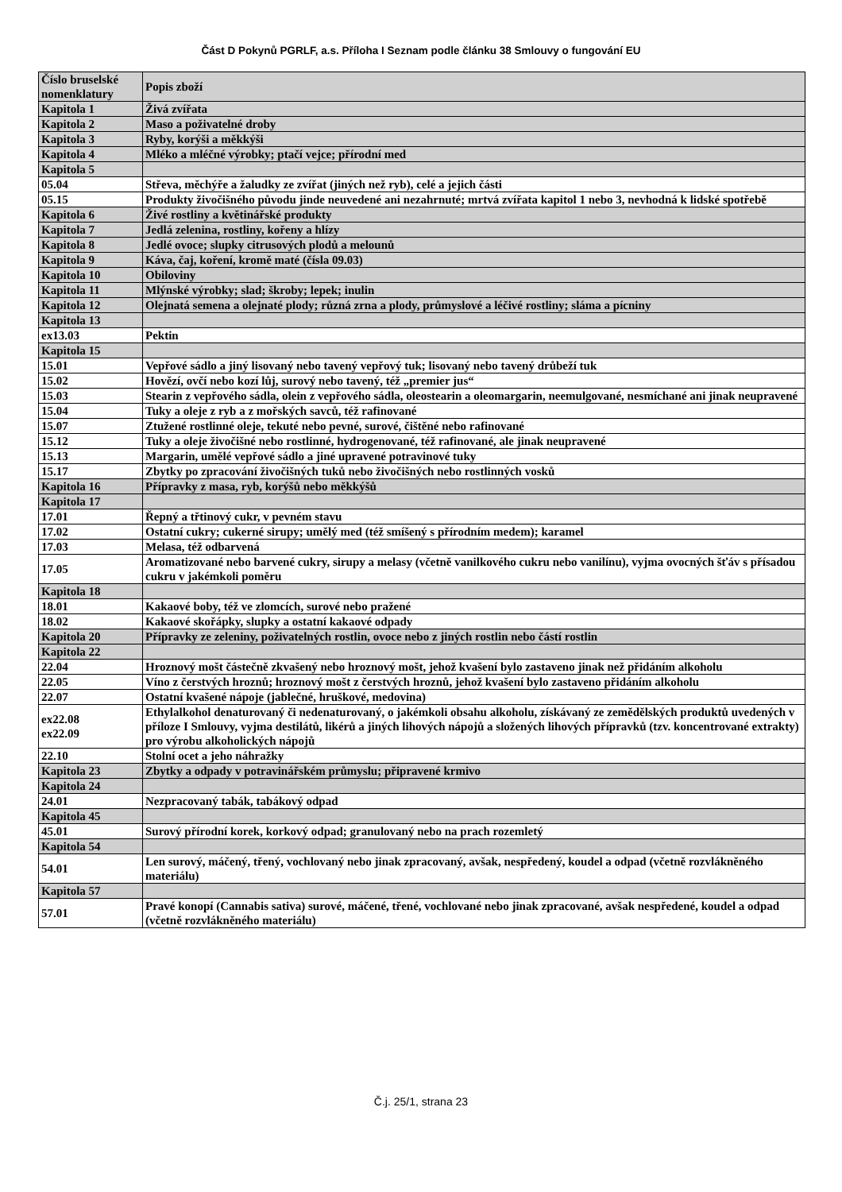Část D Pokynů PGRLF, a.s. Příloha I Seznam podle článku 38 Smlouvy o fungování EU
| Číslo bruselské nomenklatury | Popis zboží |
| Kapitola 1 | Živá zvířata |
| Kapitola 2 | Maso a poživatelné droby |
| Kapitola 3 | Ryby, korýši a měkkýši |
| Kapitola 4 | Mléko a mléčné výrobky; ptačí vejce; přírodní med |
| Kapitola 5 | |
| 05.04 | Střeva, měchýře a žaludky ze zvířat (jiných než ryb), celé a jejich části |
| 05.15 | Produkty živočišného původu jinde neuvedené ani nezahrnuté; mrtvá zvířata kapitol 1 nebo 3, nevhodná k lidské spotřebě |
| Kapitola 6 | Živé rostliny a květinářské produkty |
| Kapitola 7 | Jedlá zelenina, rostliny, kořeny a hlízy |
| Kapitola 8 | Jedlé ovoce; slupky citrusových plodů a melounů |
| Kapitola 9 | Káva, čaj, koření, kromě maté (čísla 09.03) |
| Kapitola 10 | Obiloviny |
| Kapitola 11 | Mlýnské výrobky; slad; škroby; lepek; inulin |
| Kapitola 12 | Olejnatá semena a olejnaté plody; různá zrna a plody, průmyslové a léčivé rostliny; sláma a pícniny |
| Kapitola 13 | |
| ex13.03 | Pektin |
| Kapitola 15 | |
| 15.01 | Vepřové sádlo a jiný lisovaný nebo tavený vepřový tuk; lisovaný nebo tavený drůbeží tuk |
| 15.02 | Hovězí, ovčí nebo kozí lůj, surový nebo tavený, též „premier jus“ |
| 15.03 | Stearin z vepřového sádla, olein z vepřového sádla, oleostearin a oleomargarin, neemulgované, nesmíchané ani jinak neupravené |
| 15.04 | Tuky a oleje z ryb a z mořských savců, též rafinované |
| 15.07 | Ztužené rostlinné oleje, tekuté nebo pevné, surové, čištěné nebo rafinované |
| 15.12 | Tuky a oleje živočišné nebo rostlinné, hydrogenované, též rafinované, ale jinak neupravené |
| 15.13 | Margarin, umělé vepřové sádlo a jiné upravené potravinové tuky |
| 15.17 | Zbytky po zpracování živočišných tuků nebo živočišných nebo rostlinných vosků |
| Kapitola 16 | Přípravky z masa, ryb, korýšů nebo měkkýšů |
| Kapitola 17 | |
| 17.01 | Řepný a třtinový cukr, v pevném stavu |
| 17.02 | Ostatní cukry; cukerné sirupy; umělý med (též smíšený s přírodním medem); karamel |
| 17.03 | Melasa, též odbarvená |
| 17.05 | Aromatizované nebo barvené cukry, sirupy a melasy (včetně vanilkového cukru nebo vanilínu), vyjma ovocných šťáv s přísadou cukru v jakémkoli poměru |
| Kapitola 18 | |
| 18.01 | Kakaové boby, též ve zlomcích, surové nebo pražené |
| 18.02 | Kakaové skořápky, slupky a ostatní kakaové odpady |
| Kapitola 20 | Přípravky ze zeleniny, poživatelných rostlin, ovoce nebo z jiných rostlin nebo částí rostlin |
| Kapitola 22 | |
| 22.04 | Hroznový mošt částečně zkvašený nebo hroznový mošt, jehož kvašení bylo zastaveno jinak než přidáním alkoholu |
| 22.05 | Víno z čerstvých hroznů; hroznový mošt z čerstvých hroznů, jehož kvašení bylo zastaveno přidáním alkoholu |
| 22.07 | Ostatní kvašené nápoje (jablečné, hruškové, medovina) |
| ex22.08 ex22.09 | Ethylalkohol denaturovaný či nedenaturovaný, o jakémkoli obsahu alkoholu, získávaný ze zemědělských produktů uvedených v příloze I Smlouvy, vyjma destilátů, likérů a jiných lihových nápojů a složených lihových přípravků (tzv. koncentrované extrakty) pro výrobu alkoholických nápojů |
| 22.10 | Stolní ocet a jeho náhražky |
| Kapitola 23 | Zbytky a odpady v potravinářském průmyslu; připravené krmivo |
| Kapitola 24 | |
| 24.01 | Nezpracovaný tabák, tabákový odpad |
| Kapitola 45 | |
| 45.01 | Surový přírodní korek, korkový odpad; granulovaný nebo na prach rozemletý |
| Kapitola 54 | |
| 54.01 | Len surový, máčený, třený, vochlovaný nebo jinak zpracovaný, avšak, nespředený, koudel a odpad (včetně rozvlákněného materiálu) |
| Kapitola 57 | |
| 57.01 | Pravé konopí (Cannabis sativa) surové, máčené, třené, vochlované nebo jinak zpracované, avšak nespředené, koudel a odpad (včetně rozvlákněného materiálu) |
Č.j. 25/1, strana 23